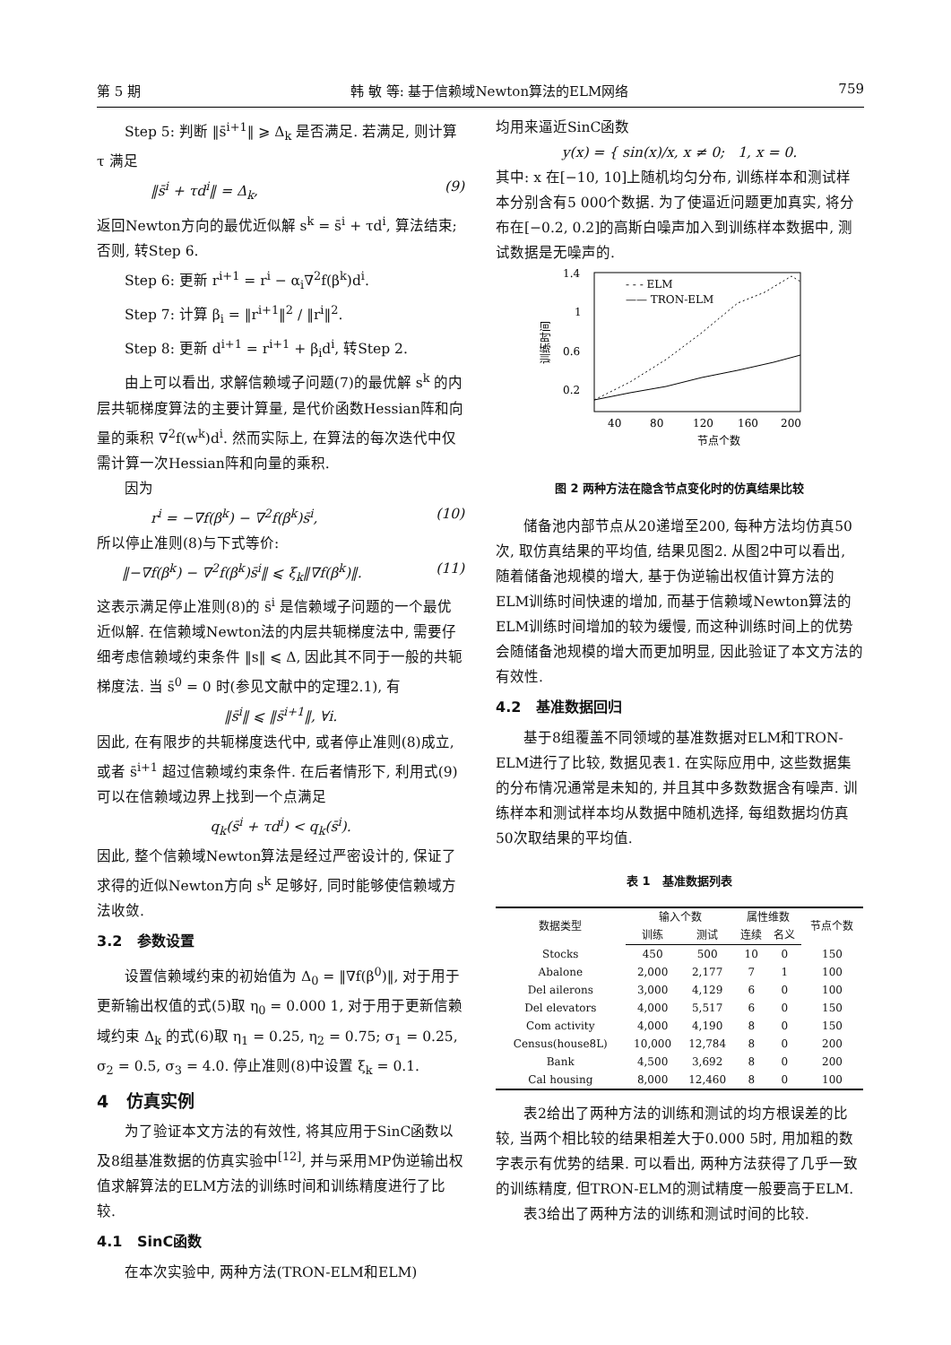第 5 期 韩 敏 等: 基于信赖域Newton算法的ELM网络 759
Step 5: 判断 ‖s̄<sup>i+1</sup>‖ ⩾ Δ<sub>k</sub> 是否满足. 若满足, 则计算 τ 满足
‖s̄<sup>i</sup> + τd<sup>i</sup>‖ = Δ<sub>k</sub>, (9)
返回Newton方向的最优近似解 s<sup>k</sup> = s̄<sup>i</sup> + τd<sup>i</sup>, 算法结束; 否则, 转Step 6.
Step 6: 更新 r<sup>i+1</sup> = r<sup>i</sup> − α<sub>i</sub>∇<sup>2</sup>f(β<sup>k</sup>)d<sup>i</sup>.
Step 7: 计算 β<sub>i</sub> = ‖r<sup>i+1</sup>‖<sup>2</sup> / ‖r<sup>i</sup>‖<sup>2</sup>.
Step 8: 更新 d<sup>i+1</sup> = r<sup>i+1</sup> + β<sub>i</sub>d<sup>i</sup>, 转Step 2.
由上可以看出, 求解信赖域子问题(7)的最优解 s<sup>k</sup> 的内层共轭梯度算法的主要计算量, 是代价函数Hessian阵和向量的乘积 ∇<sup>2</sup>f(w<sup>k</sup>)d<sup>i</sup>. 然而实际上, 在算法的每次迭代中仅需计算一次Hessian阵和向量的乘积.
因为
r<sup>i</sup> = −∇f(β<sup>k</sup>) − ∇<sup>2</sup>f(β<sup>k</sup>)s̄<sup>i</sup>, (10)
所以停止准则(8)与下式等价:
‖−∇f(β<sup>k</sup>) − ∇<sup>2</sup>f(β<sup>k</sup>)s̄<sup>i</sup>‖ ⩽ ξ<sub>k</sub>‖∇f(β<sup>k</sup>)‖. (11)
这表示满足停止准则(8)的 s̄<sup>i</sup> 是信赖域子问题的一个最优近似解. 在信赖域Newton法的内层共轭梯度法中, 需要仔细考虑信赖域约束条件 ‖s‖ ⩽ Δ, 因此其不同于一般的共轭梯度法. 当 s̄<sup>0</sup> = 0 时(参见文献中的定理2.1), 有
‖s̄<sup>i</sup>‖ ⩽ ‖s̄<sup>i+1</sup>‖, ∀i.
因此, 在有限步的共轭梯度迭代中, 或者停止准则(8)成立, 或者 s̄<sup>i+1</sup> 超过信赖域约束条件. 在后者情形下, 利用式(9)可以在信赖域边界上找到一个点满足
q<sub>k</sub>(s̄<sup>i</sup> + τd<sup>i</sup>) < q<sub>k</sub>(s̄<sup>i</sup>).
因此, 整个信赖域Newton算法是经过严密设计的, 保证了求得的近似Newton方向 s<sup>k</sup> 足够好, 同时能够使信赖域方法收敛.
3.2 参数设置
设置信赖域约束的初始值为 Δ<sub>0</sub> = ‖∇f(β<sup>0</sup>)‖, 对于用于更新输出权值的式(5)取 η<sub>0</sub> = 0.000 1, 对于用于更新信赖域约束 Δ<sub>k</sub> 的式(6)取 η<sub>1</sub> = 0.25, η<sub>2</sub> = 0.75; σ<sub>1</sub> = 0.25, σ<sub>2</sub> = 0.5, σ<sub>3</sub> = 4.0. 停止准则(8)中设置 ξ<sub>k</sub> = 0.1.
4 仿真实例
为了验证本文方法的有效性, 将其应用于SinC函数以及8组基准数据的仿真实验中<sup>[12]</sup>, 并与采用MP伪逆输出权值求解算法的ELM方法的训练时间和训练精度进行了比较.
4.1 SinC函数
在本次实验中, 两种方法(TRON-ELM和ELM)
均用来逼近SinC函数
y(x) = { sin(x)/x, x ≠ 0; 1, x = 0.
其中: x 在[−10, 10]上随机均匀分布, 训练样本和测试样本分别含有5 000个数据. 为了使逼近问题更加真实, 将分布在[−0.2, 0.2]的高斯白噪声加入到训练样本数据中, 测试数据是无噪声的.
1.4
1
0.6
0.2
40
80
120
160
200
节点个数
训练时间
- - - ELM
—— TRON-ELM
图 2 两种方法在隐含节点变化时的仿真结果比较
储备池内部节点从20递增至200, 每种方法均仿真50次, 取仿真结果的平均值, 结果见图2. 从图2中可以看出, 随着储备池规模的增大, 基于伪逆输出权值计算方法的ELM训练时间快速的增加, 而基于信赖域Newton算法的ELM训练时间增加的较为缓慢, 而这种训练时间上的优势会随储备池规模的增大而更加明显, 因此验证了本文方法的有效性.
4.2 基准数据回归
基于8组覆盖不同领域的基准数据对ELM和TRON-ELM进行了比较, 数据见表1. 在实际应用中, 这些数据集的分布情况通常是未知的, 并且其中多数数据含有噪声. 训练样本和测试样本均从数据中随机选择, 每组数据均仿真50次取结果的平均值.
表 1 基准数据列表
| 数据类型 | 输入个数 | | 属性维数 | | 节点个数 |
| --- | --- | --- | --- | --- | --- |
| | 训练 | 测试 | 连续 | 名义 | |
| Stocks | 450 | 500 | 10 | 0 | 150 |
| Abalone | 2,000 | 2,177 | 7 | 1 | 100 |
| Del ailerons | 3,000 | 4,129 | 6 | 0 | 100 |
| Del elevators | 4,000 | 5,517 | 6 | 0 | 150 |
| Com activity | 4,000 | 4,190 | 8 | 0 | 150 |
| Census(house8L) | 10,000 | 12,784 | 8 | 0 | 200 |
| Bank | 4,500 | 3,692 | 8 | 0 | 200 |
| Cal housing | 8,000 | 12,460 | 8 | 0 | 100 |
表2给出了两种方法的训练和测试的均方根误差的比较, 当两个相比较的结果相差大于0.000 5时, 用加粗的数字表示有优势的结果. 可以看出, 两种方法获得了几乎一致的训练精度, 但TRON-ELM的测试精度一般要高于ELM.
表3给出了两种方法的训练和测试时间的比较.